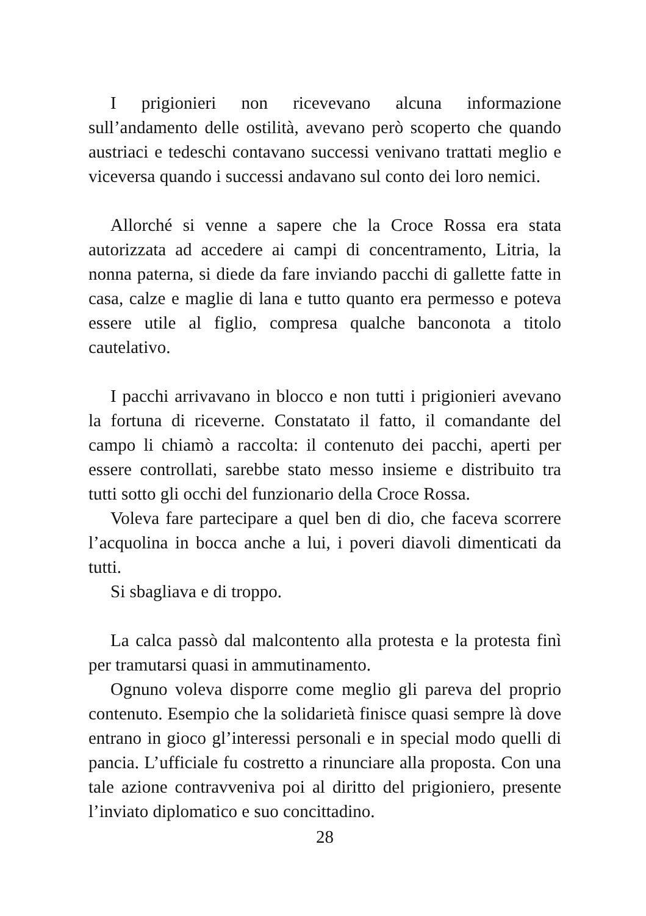I prigionieri non ricevevano alcuna informazione sull’andamento delle ostilità, avevano però scoperto che quando austriaci e tedeschi contavano successi venivano trattati meglio e viceversa quando i successi andavano sul conto dei loro nemici.
Allorché si venne a sapere che la Croce Rossa era stata autorizzata ad accedere ai campi di concentramento, Litria, la nonna paterna, si diede da fare inviando pacchi di gallette fatte in casa, calze e maglie di lana e tutto quanto era permesso e poteva essere utile al figlio, compresa qualche banconota a titolo cautelativo.
I pacchi arrivavano in blocco e non tutti i prigionieri avevano la fortuna di riceverne. Constatato il fatto, il comandante del campo li chiamò a raccolta: il contenuto dei pacchi, aperti per essere controllati, sarebbe stato messo insieme e distribuito tra tutti sotto gli occhi del funzionario della Croce Rossa.
Voleva fare partecipare a quel ben di dio, che faceva scorrere l’acquolina in bocca anche a lui, i poveri diavoli dimenticati da tutti.
Si sbagliava e di troppo.
La calca passò dal malcontento alla protesta e la protesta finì per tramutarsi quasi in ammutinamento.
Ognuno voleva disporre come meglio gli pareva del proprio contenuto. Esempio che la solidarietà finisce quasi sempre là dove entrano in gioco gl’interessi personali e in special modo quelli di pancia. L’ufficiale fu costretto a rinunciare alla proposta. Con una tale azione contravveniva poi al diritto del prigioniero, presente l’inviato diplomatico e suo concittadino.
28